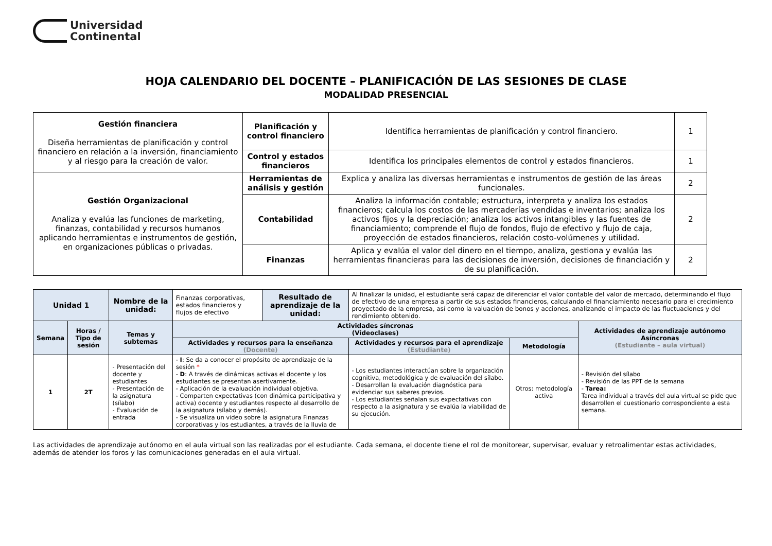Universidad
Continental
HOJA CALENDARIO DEL DOCENTE – PLANIFICACIÓN DE LAS SESIONES DE CLASE
MODALIDAD PRESENCIAL
| Gestión financiera Diseña herramientas de planificación y control financiero en relación a la inversión, financiamiento y al riesgo para la creación de valor. | Planificación y control financiero | Identifica herramientas de planificación y control financiero. | 1 |
| | Control y estados financieros | Identifica los principales elementos de control y estados financieros. | 1 |
| Gestión Organizacional Analiza y evalúa las funciones de marketing, finanzas, contabilidad y recursos humanos aplicando herramientas e instrumentos de gestión, en organizaciones públicas o privadas. | Herramientas de análisis y gestión | Explica y analiza las diversas herramientas e instrumentos de gestión de las áreas funcionales. | 2 |
| | Contabilidad | Analiza la información contable; estructura, interpreta y analiza los estados financieros; calcula los costos de las mercaderías vendidas e inventarios; analiza los activos fijos y la depreciación; analiza los activos intangibles y las fuentes de financiamiento; comprende el flujo de fondos, flujo de efectivo y flujo de caja, proyección de estados financieros, relación costo-volúmenes y utilidad. | 2 |
| | Finanzas | Aplica y evalúa el valor del dinero en el tiempo, analiza, gestiona y evalúa las herramientas financieras para las decisiones de inversión, decisiones de financiación y de su planificación. | 2 |
| Unidad 1 | | Nombre de la unidad: | Finanzas corporativas, estados financieros y flujos de efectivo | Resultado de aprendizaje de la unidad: | Al finalizar la unidad, el estudiante será capaz de diferenciar el valor contable del valor de mercado, determinando el flujo de efectivo de una empresa a partir de sus estados financieros, calculando el financiamiento necesario para el crecimiento proyectado de la empresa, así como la valuación de bonos y acciones, analizando el impacto de las fluctuaciones y del rendimiento obtenido. | | |
| Semana | Horas / Tipo de sesión | Temas y subtemas | Actividades síncronas (Videoclases) | | | | Actividades de aprendizaje autónomo Asíncronas (Estudiante – aula virtual) |
| | | | Actividades y recursos para la enseñanza (Docente) | | Actividades y recursos para el aprendizaje (Estudiante) | Metodología | |
| 1 | 2T | - Presentación del docente y estudiantes - Presentación de la asignatura (sílabo) - Evaluación de entrada | - I : Se da a conocer el propósito de aprendizaje de la sesión * - D : A través de dinámicas activas el docente y los estudiantes se presentan asertivamente. - Aplicación de la evaluación individual objetiva. - Comparten expectativas (con dinámica participativa y activa) docente y estudiantes respecto al desarrollo de la asignatura (sílabo y demás). - Se visualiza un video sobre la asignatura Finanzas corporativas y los estudiantes, a través de la lluvia de | | - Los estudiantes interactúan sobre la organización cognitiva, metodológica y de evaluación del sílabo. - Desarrollan la evaluación diagnóstica para evidenciar sus saberes previos. - Los estudiantes señalan sus expectativas con respecto a la asignatura y se evalúa la viabilidad de su ejecución. | Otros: metodología activa | - Revisión del sílabo - Revisión de las PPT de la semana - Tarea: Tarea individual a través del aula virtual se pide que desarrollen el cuestionario correspondiente a esta semana. |
Las actividades de aprendizaje autónomo en el aula virtual son las realizadas por el estudiante. Cada semana, el docente tiene el rol de monitorear, supervisar, evaluar y retroalimentar estas actividades, además de atender los foros y las comunicaciones generadas en el aula virtual.